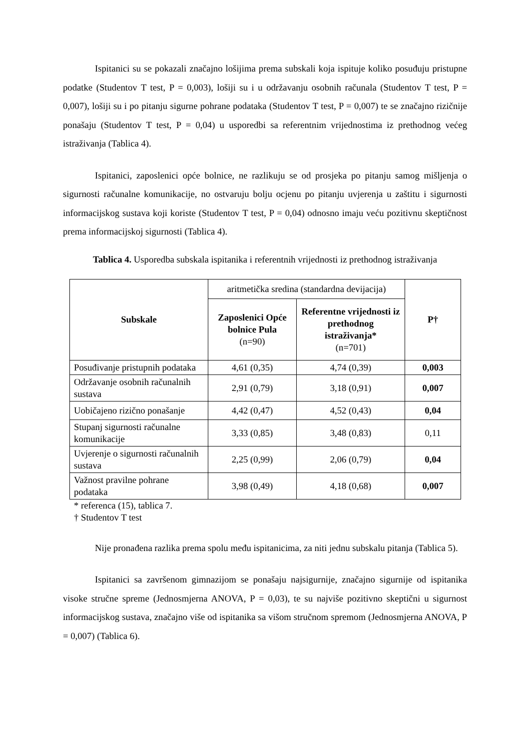Ispitanici su se pokazali značajno lošijima prema subskali koja ispituje koliko posuđuju pristupne podatke (Studentov T test, P = 0,003), lošiji su i u održavanju osobnih računala (Studentov T test, P = 0,007), lošiji su i po pitanju sigurne pohrane podataka (Studentov T test, P = 0,007) te se značajno rizičnije ponašaju (Studentov T test, P = 0,04) u usporedbi sa referentnim vrijednostima iz prethodnog većeg istraživanja (Tablica 4).
Ispitanici, zaposlenici opće bolnice, ne razlikuju se od prosjeka po pitanju samog mišljenja o sigurnosti računalne komunikacije, no ostvaruju bolju ocjenu po pitanju uvjerenja u zaštitu i sigurnosti informacijskog sustava koji koriste (Studentov T test, P = 0,04) odnosno imaju veću pozitivnu skeptičnost prema informacijskoj sigurnosti (Tablica 4).
Tablica 4. Usporedba subskala ispitanika i referentnih vrijednosti iz prethodnog istraživanja
| Subskale | aritmetička sredina (standardna devijacija) | | P† |
| | Zaposlenici Opće bolnice Pula (n=90) | Referentne vrijednosti iz prethodnog istraživanja* (n=701) | |
| Posuđivanje pristupnih podataka | 4,61 (0,35) | 4,74 (0,39) | 0,003 |
| Održavanje osobnih računalnih sustava | 2,91 (0,79) | 3,18 (0,91) | 0,007 |
| Uobičajeno rizično ponašanje | 4,42 (0,47) | 4,52 (0,43) | 0,04 |
| Stupanj sigurnosti računalne komunikacije | 3,33 (0,85) | 3,48 (0,83) | 0,11 |
| Uvjerenje o sigurnosti računalnih sustava | 2,25 (0,99) | 2,06 (0,79) | 0,04 |
| Važnost pravilne pohrane podataka | 3,98 (0,49) | 4,18 (0,68) | 0,007 |
* referenca (15), tablica 7.
† Studentov T test
Nije pronađena razlika prema spolu među ispitanicima, za niti jednu subskalu pitanja (Tablica 5).
Ispitanici sa završenom gimnazijom se ponašaju najsigurnije, značajno sigurnije od ispitanika visoke stručne spreme (Jednosmjerna ANOVA, P = 0,03), te su najviše pozitivno skeptični u sigurnost informacijskog sustava, značajno više od ispitanika sa višom stručnom spremom (Jednosmjerna ANOVA, P = 0,007) (Tablica 6).